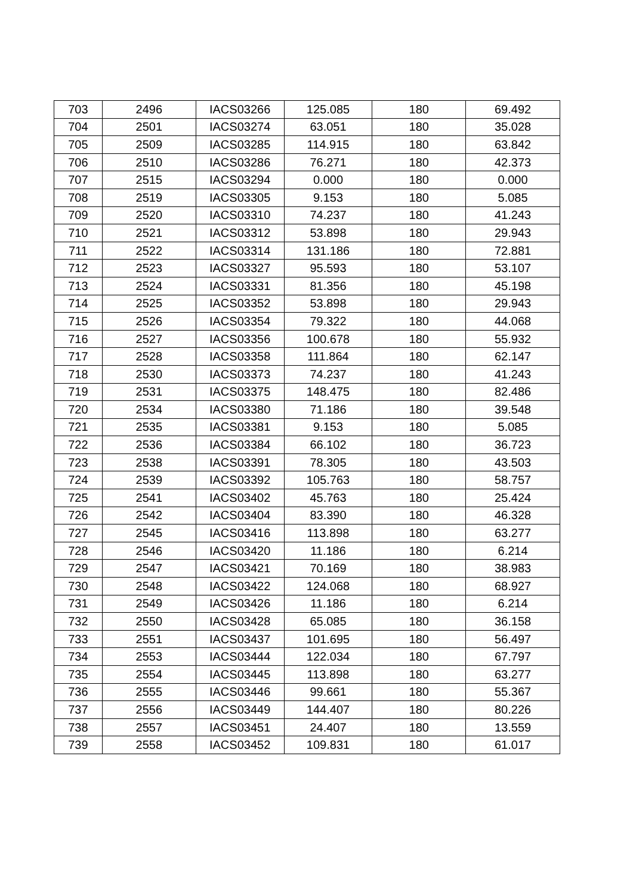| 703 | 2496 | IACS03266 | 125.085 | 180 | 69.492 |
| 704 | 2501 | IACS03274 | 63.051 | 180 | 35.028 |
| 705 | 2509 | IACS03285 | 114.915 | 180 | 63.842 |
| 706 | 2510 | IACS03286 | 76.271 | 180 | 42.373 |
| 707 | 2515 | IACS03294 | 0.000 | 180 | 0.000 |
| 708 | 2519 | IACS03305 | 9.153 | 180 | 5.085 |
| 709 | 2520 | IACS03310 | 74.237 | 180 | 41.243 |
| 710 | 2521 | IACS03312 | 53.898 | 180 | 29.943 |
| 711 | 2522 | IACS03314 | 131.186 | 180 | 72.881 |
| 712 | 2523 | IACS03327 | 95.593 | 180 | 53.107 |
| 713 | 2524 | IACS03331 | 81.356 | 180 | 45.198 |
| 714 | 2525 | IACS03352 | 53.898 | 180 | 29.943 |
| 715 | 2526 | IACS03354 | 79.322 | 180 | 44.068 |
| 716 | 2527 | IACS03356 | 100.678 | 180 | 55.932 |
| 717 | 2528 | IACS03358 | 111.864 | 180 | 62.147 |
| 718 | 2530 | IACS03373 | 74.237 | 180 | 41.243 |
| 719 | 2531 | IACS03375 | 148.475 | 180 | 82.486 |
| 720 | 2534 | IACS03380 | 71.186 | 180 | 39.548 |
| 721 | 2535 | IACS03381 | 9.153 | 180 | 5.085 |
| 722 | 2536 | IACS03384 | 66.102 | 180 | 36.723 |
| 723 | 2538 | IACS03391 | 78.305 | 180 | 43.503 |
| 724 | 2539 | IACS03392 | 105.763 | 180 | 58.757 |
| 725 | 2541 | IACS03402 | 45.763 | 180 | 25.424 |
| 726 | 2542 | IACS03404 | 83.390 | 180 | 46.328 |
| 727 | 2545 | IACS03416 | 113.898 | 180 | 63.277 |
| 728 | 2546 | IACS03420 | 11.186 | 180 | 6.214 |
| 729 | 2547 | IACS03421 | 70.169 | 180 | 38.983 |
| 730 | 2548 | IACS03422 | 124.068 | 180 | 68.927 |
| 731 | 2549 | IACS03426 | 11.186 | 180 | 6.214 |
| 732 | 2550 | IACS03428 | 65.085 | 180 | 36.158 |
| 733 | 2551 | IACS03437 | 101.695 | 180 | 56.497 |
| 734 | 2553 | IACS03444 | 122.034 | 180 | 67.797 |
| 735 | 2554 | IACS03445 | 113.898 | 180 | 63.277 |
| 736 | 2555 | IACS03446 | 99.661 | 180 | 55.367 |
| 737 | 2556 | IACS03449 | 144.407 | 180 | 80.226 |
| 738 | 2557 | IACS03451 | 24.407 | 180 | 13.559 |
| 739 | 2558 | IACS03452 | 109.831 | 180 | 61.017 |